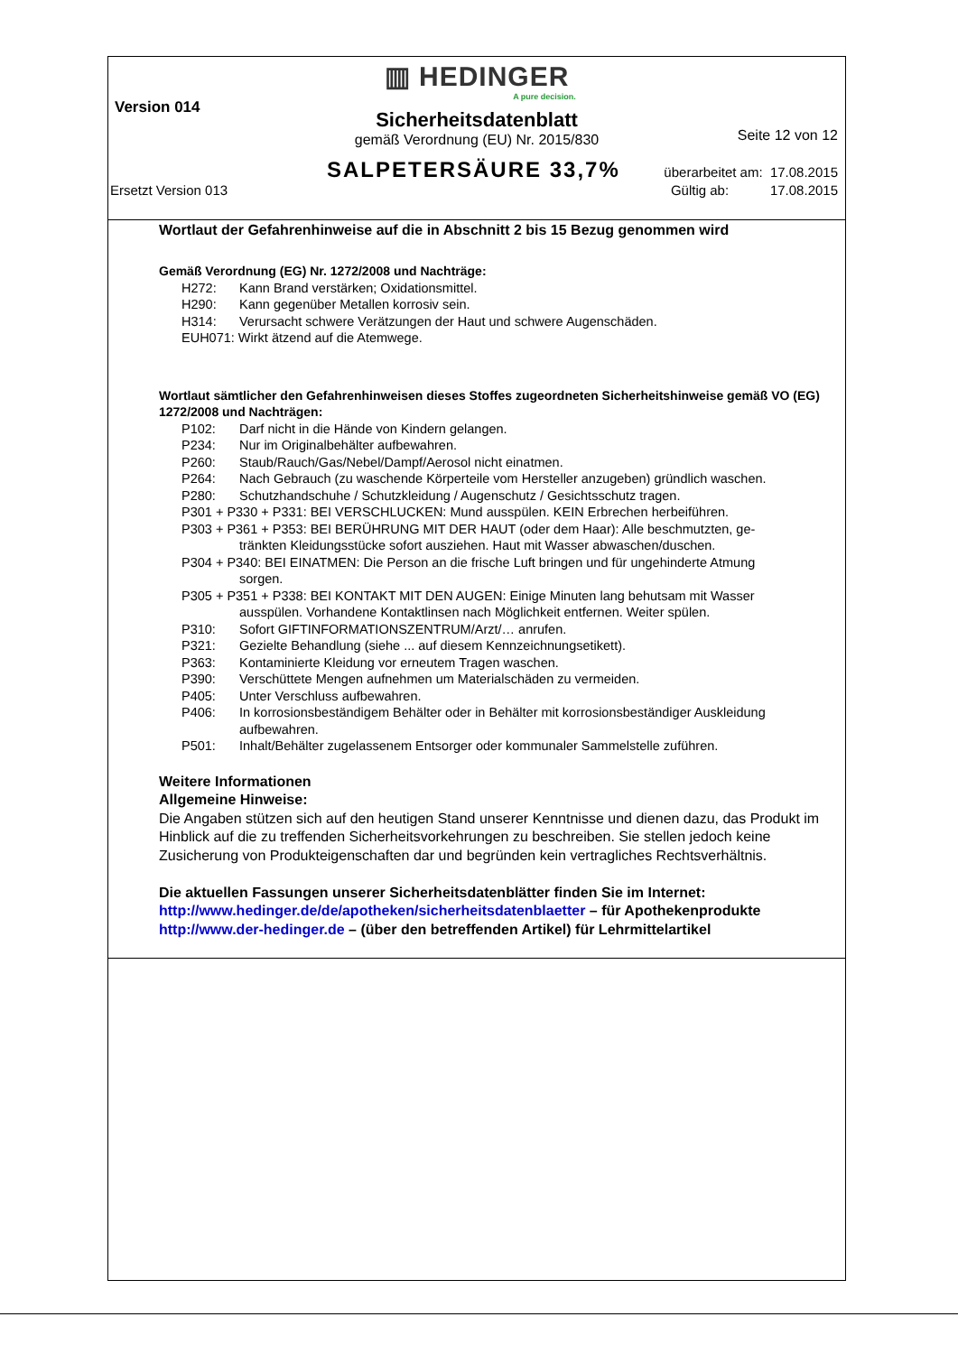▥ HEDINGER
A pure decision.
Version 014
Sicherheitsdatenblatt
Seite 12 von 12
gemäß Verordnung (EU) Nr. 2015/830
SALPETERSÄURE 33,7% überarbeitet am: 17.08.2015
Ersetzt Version 013 Gültig ab: 17.08.2015
Wortlaut der Gefahrenhinweise auf die in Abschnitt 2 bis 15 Bezug genommen wird
Gemäß Verordnung (EG) Nr. 1272/2008 und Nachträge:
H272: Kann Brand verstärken; Oxidationsmittel.
H290: Kann gegenüber Metallen korrosiv sein.
H314: Verursacht schwere Verätzungen der Haut und schwere Augenschäden.
EUH071: Wirkt ätzend auf die Atemwege.
Wortlaut sämtlicher den Gefahrenhinweisen dieses Stoffes zugeordneten Sicherheitshinweise gemäß VO (EG) 1272/2008 und Nachträgen:
P102: Darf nicht in die Hände von Kindern gelangen.
P234: Nur im Originalbehälter aufbewahren.
P260: Staub/Rauch/Gas/Nebel/Dampf/Aerosol nicht einatmen.
P264: Nach Gebrauch (zu waschende Körperteile vom Hersteller anzugeben) gründlich waschen.
P280: Schutzhandschuhe / Schutzkleidung / Augenschutz / Gesichtsschutz tragen.
P301 + P330 + P331: BEI VERSCHLUCKEN: Mund ausspülen. KEIN Erbrechen herbeiführen.
P303 + P361 + P353: BEI BERÜHRUNG MIT DER HAUT (oder dem Haar): Alle beschmutzten, ge-
tränkten Kleidungsstücke sofort ausziehen. Haut mit Wasser abwaschen/duschen.
P304 + P340: BEI EINATMEN: Die Person an die frische Luft bringen und für ungehinderte Atmung
sorgen.
P305 + P351 + P338: BEI KONTAKT MIT DEN AUGEN: Einige Minuten lang behutsam mit Wasser
ausspülen. Vorhandene Kontaktlinsen nach Möglichkeit entfernen. Weiter spülen.
P310: Sofort GIFTINFORMATIONSZENTRUM/Arzt/… anrufen.
P321: Gezielte Behandlung (siehe ... auf diesem Kennzeichnungsetikett).
P363: Kontaminierte Kleidung vor erneutem Tragen waschen.
P390: Verschüttete Mengen aufnehmen um Materialschäden zu vermeiden.
P405: Unter Verschluss aufbewahren.
P406: In korrosionsbeständigem Behälter oder in Behälter mit korrosionsbeständiger Auskleidung aufbewahren.
P501: Inhalt/Behälter zugelassenem Entsorger oder kommunaler Sammelstelle zuführen.
Weitere Informationen
Allgemeine Hinweise:
Die Angaben stützen sich auf den heutigen Stand unserer Kenntnisse und dienen dazu, das Produkt im Hinblick auf die zu treffenden Sicherheitsvorkehrungen zu beschreiben. Sie stellen jedoch keine Zusicherung von Produkteigenschaften dar und begründen kein vertragliches Rechtsverhältnis.
Die aktuellen Fassungen unserer Sicherheitsdatenblätter finden Sie im Internet:
http://www.hedinger.de/de/apotheken/sicherheitsdatenblaetter – für Apothekenprodukte
http://www.der-hedinger.de – (über den betreffenden Artikel) für Lehrmittelartikel